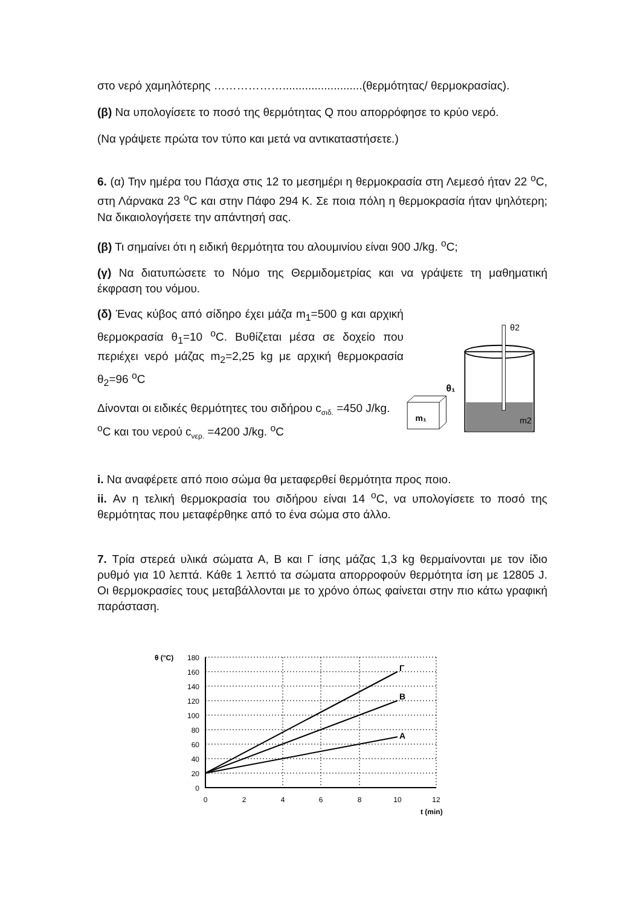στο νερό χαμηλότερης ……………….........................(θερμότητας/ θερμοκρασίας).
(β) Να υπολογίσετε το ποσό της θερμότητας Q που απορρόφησε το κρύο νερό.
(Να γράψετε πρώτα τον τύπο και μετά να αντικαταστήσετε.)
6. (α) Την ημέρα του Πάσχα στις 12 το μεσημέρι η θερμοκρασία στη Λεμεσό ήταν 22 <sup>ο</sup>C, στη Λάρνακα 23 <sup>ο</sup>C και στην Πάφο 294 Κ. Σε ποια πόλη η θερμοκρασία ήταν ψηλότερη; Να δικαιολογήσετε την απάντησή σας.
(β) Τι σημαίνει ότι η ειδική θερμότητα του αλουμινίου είναι 900 J/kg. <sup>o</sup>C;
(γ) Να διατυπώσετε το Νόμο της Θερμιδομετρίας και να γράψετε τη μαθηματική έκφραση του νόμου.
(δ) Ένας κύβος από σίδηρο έχει μάζα m<sub>1</sub>=500 g και αρχική θερμοκρασία θ<sub>1</sub>=10 <sup>o</sup>C. Βυθίζεται μέσα σε δοχείο που περιέχει νερό μάζας m<sub>2</sub>=2,25 kg με αρχική θερμοκρασία θ<sub>2</sub>=96 <sup>o</sup>C
Δίνονται οι ειδικές θερμότητες του σιδήρου c<sub>σιδ.</sub> =450 J/kg. <sup>o</sup>C και του νερού c<sub>νερ.</sub> =4200 J/kg. <sup>o</sup>C
θ2
θ₁
m₁
m2
i. Να αναφέρετε από ποιο σώμα θα μεταφερθεί θερμότητα προς ποιο.
ii. Αν η τελική θερμοκρασία του σιδήρου είναι 14 <sup>o</sup>C, να υπολογίσετε το ποσό της θερμότητας που μεταφέρθηκε από το ένα σώμα στο άλλο.
7. Τρία στερεά υλικά σώματα Α, Β και Γ ίσης μάζας 1,3 kg θερμαίνονται με τον ίδιο ρυθμό για 10 λεπτά. Κάθε 1 λεπτό τα σώματα απορροφούν θερμότητα ίση με 12805 J. Οι θερμοκρασίες τους μεταβάλλονται με το χρόνο όπως φαίνεται στην πιο κάτω γραφική παράσταση.
θ (°C)
Γ
Β
Α
180
160
140
120
100
80
60
40
20
0
0
2
4
6
8
10
12
t (min)